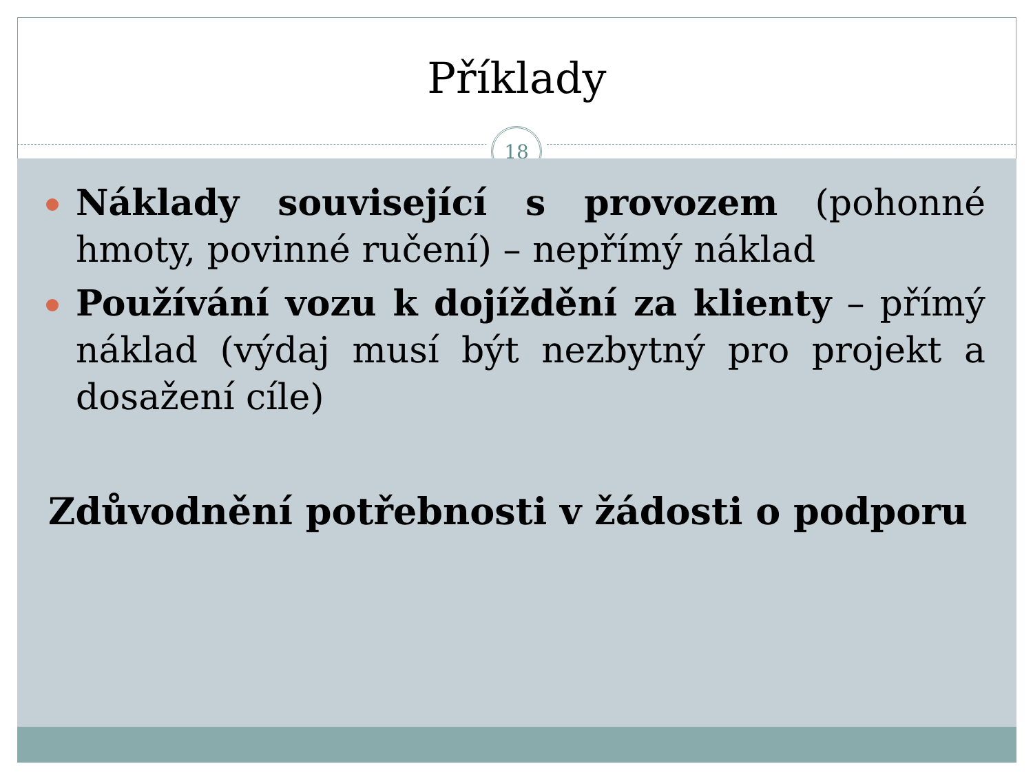Příklady
18
Náklady související s provozem (pohonné hmoty, povinné ručení) – nepřímý náklad
Používání vozu k dojíždění za klienty – přímý náklad (výdaj musí být nezbytný pro projekt a dosažení cíle)
Zdůvodnění potřebnosti v žádosti o podporu